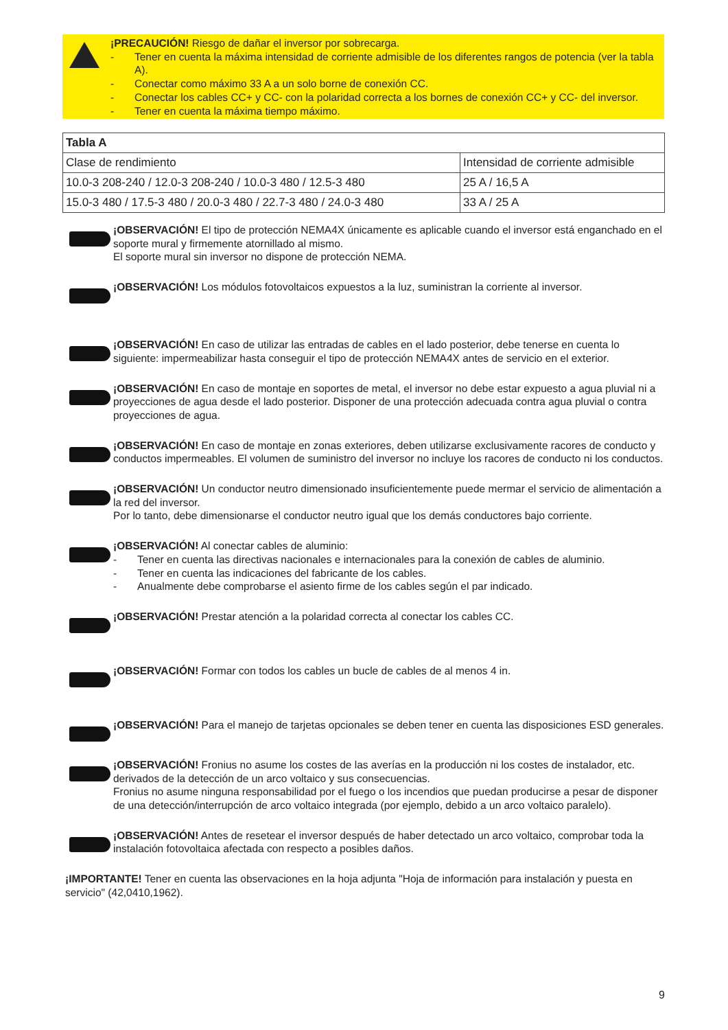¡PRECAUCIÓN! Riesgo de dañar el inversor por sobrecarga.
- Tener en cuenta la máxima intensidad de corriente admisible de los diferentes rangos de potencia (ver la tabla A).
- Conectar como máximo 33 A a un solo borne de conexión CC.
- Conectar los cables CC+ y CC- con la polaridad correcta a los bornes de conexión CC+ y CC- del inversor.
- Tener en cuenta la máxima tiempo máximo.
| Tabla A | |
| --- | --- |
| Clase de rendimiento | Intensidad de corriente admisible |
| 10.0-3 208-240 / 12.0-3 208-240 / 10.0-3 480 / 12.5-3 480 | 25 A / 16,5 A |
| 15.0-3 480 / 17.5-3 480 / 20.0-3 480 / 22.7-3 480 / 24.0-3 480 | 33 A / 25 A |
¡OBSERVACIÓN! El tipo de protección NEMA4X únicamente es aplicable cuando el inversor está enganchado en el soporte mural y firmemente atornillado al mismo.
El soporte mural sin inversor no dispone de protección NEMA.
¡OBSERVACIÓN! Los módulos fotovoltaicos expuestos a la luz, suministran la corriente al inversor.
¡OBSERVACIÓN! En caso de utilizar las entradas de cables en el lado posterior, debe tenerse en cuenta lo siguiente: impermeabilizar hasta conseguir el tipo de protección NEMA4X antes de servicio en el exterior.
¡OBSERVACIÓN! En caso de montaje en soportes de metal, el inversor no debe estar expuesto a agua pluvial ni a proyecciones de agua desde el lado posterior. Disponer de una protección adecuada contra agua pluvial o contra proyecciones de agua.
¡OBSERVACIÓN! En caso de montaje en zonas exteriores, deben utilizarse exclusivamente racores de conducto y conductos impermeables. El volumen de suministro del inversor no incluye los racores de conducto ni los conductos.
¡OBSERVACIÓN! Un conductor neutro dimensionado insuficientemente puede mermar el servicio de alimentación a la red del inversor.
Por lo tanto, debe dimensionarse el conductor neutro igual que los demás conductores bajo corriente.
¡OBSERVACIÓN! Al conectar cables de aluminio:
- Tener en cuenta las directivas nacionales e internacionales para la conexión de cables de aluminio.
- Tener en cuenta las indicaciones del fabricante de los cables.
- Anualmente debe comprobarse el asiento firme de los cables según el par indicado.
¡OBSERVACIÓN! Prestar atención a la polaridad correcta al conectar los cables CC.
¡OBSERVACIÓN! Formar con todos los cables un bucle de cables de al menos 4 in.
¡OBSERVACIÓN! Para el manejo de tarjetas opcionales se deben tener en cuenta las disposiciones ESD generales.
¡OBSERVACIÓN! Fronius no asume los costes de las averías en la producción ni los costes de instalador, etc. derivados de la detección de un arco voltaico y sus consecuencias.
Fronius no asume ninguna responsabilidad por el fuego o los incendios que puedan producirse a pesar de disponer de una detección/interrupción de arco voltaico integrada (por ejemplo, debido a un arco voltaico paralelo).
¡OBSERVACIÓN! Antes de resetear el inversor después de haber detectado un arco voltaico, comprobar toda la instalación fotovoltaica afectada con respecto a posibles daños.
¡IMPORTANTE! Tener en cuenta las observaciones en la hoja adjunta "Hoja de información para instalación y puesta en servicio" (42,0410,1962).
9